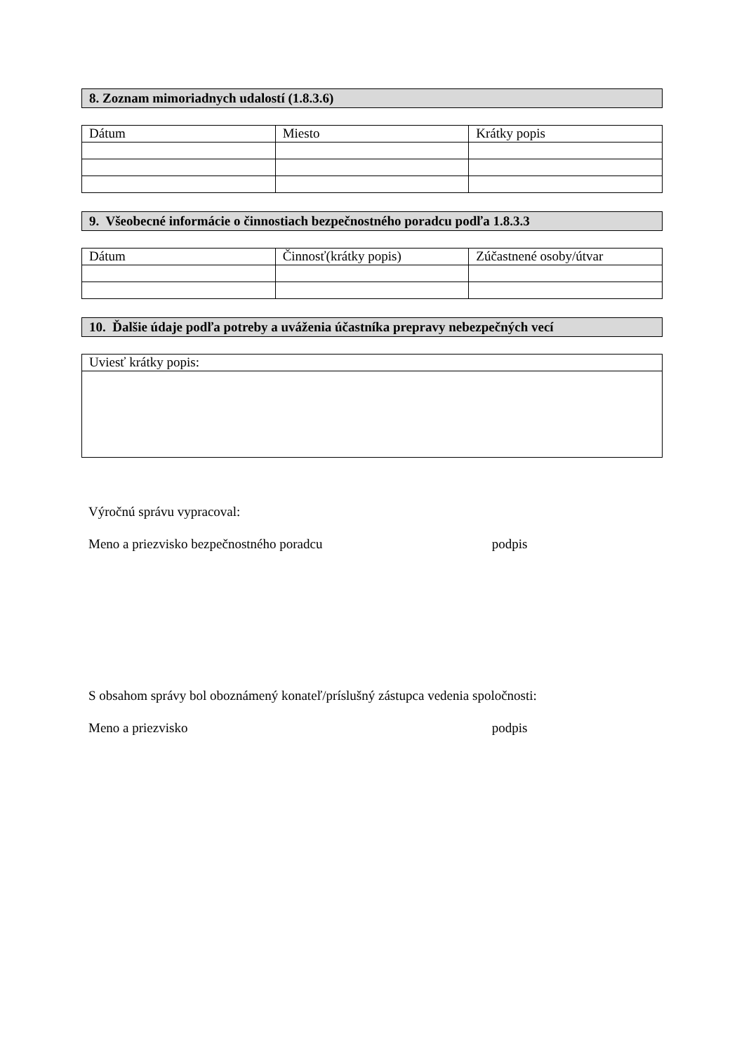8. Zoznam mimoriadnych udalostí (1.8.3.6)
| Dátum | Miesto | Krátky popis |
9. Všeobecné informácie o činnostiach bezpečnostného poradcu podľa 1.8.3.3
| Dátum | Činnosť(krátky popis) | Zúčastnené osoby/útvar |
10. Ďalšie údaje podľa potreby a uváženia účastníka prepravy nebezpečných vecí
| Uviesť krátky popis: |
Výročnú správu vypracoval:
Meno a priezvisko bezpečnostného poradcu podpis
S obsahom správy bol oboznámený konateľ/príslušný zástupca vedenia spoločnosti:
Meno a priezvisko podpis